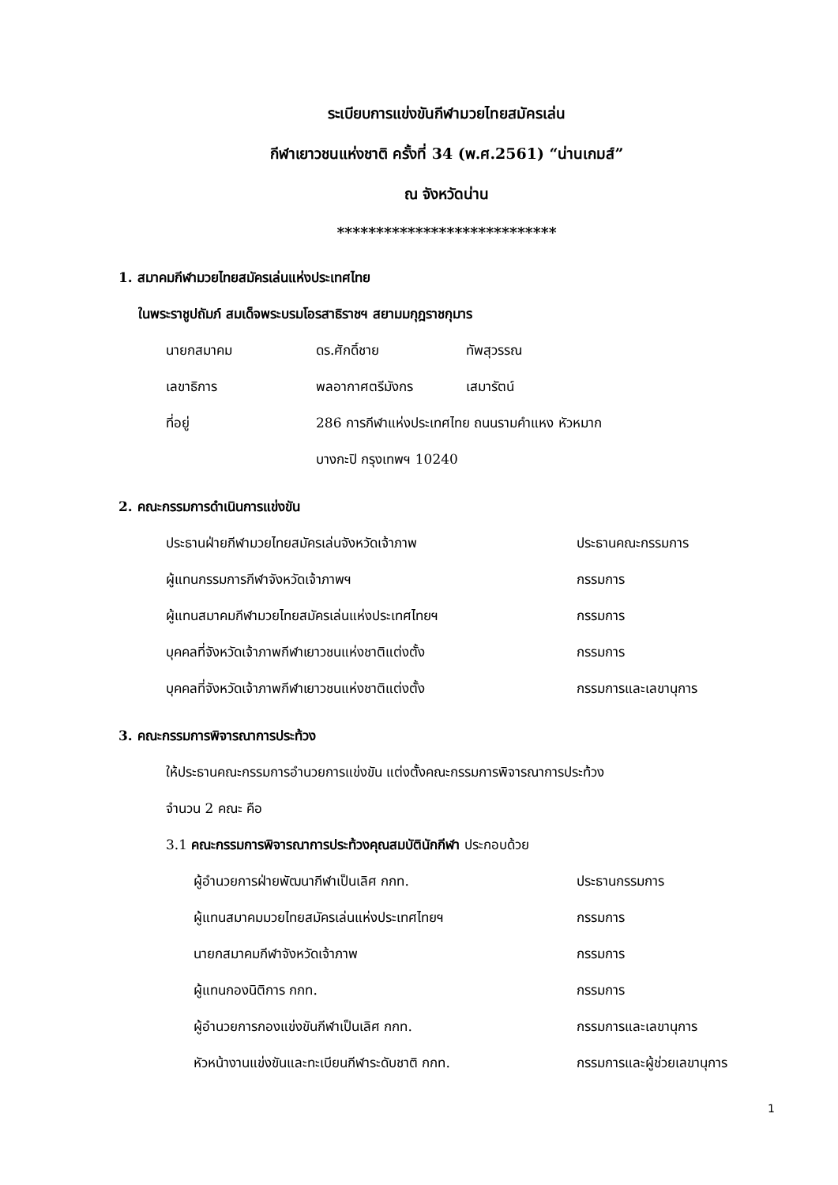ระเบียบการแข่งขันกีฬามวยไทยสมัครเล่น
กีฬาเยาวชนแห่งชาติ ครั้งที่ 34 (พ.ศ.2561) “น่านเกมส์”
ณ จังหวัดน่าน
****************************
1. สมาคมกีฬามวยไทยสมัครเล่นแห่งประเทศไทย
ในพระราชูปถัมภ์ สมเด็จพระบรมโอรสาธิราชฯ สยามมกุฎราชกุมาร
นายกสมาคม ดร.ศักดิ์ชาย ทัพสุวรรณ
เลขาธิการ พลอากาศตรีมังกร เสมารัตน์
ที่อยู่ 286 การกีฬาแห่งประเทศไทย ถนนรามคำแหง หัวหมาก
บางกะปิ กรุงเทพฯ 10240
2. คณะกรรมการดำเนินการแข่งขัน
ประธานฝ่ายกีฬามวยไทยสมัครเล่นจังหวัดเจ้าภาพ ประธานคณะกรรมการ
ผู้แทนกรรมการกีฬาจังหวัดเจ้าภาพฯ กรรมการ
ผู้แทนสมาคมกีฬามวยไทยสมัครเล่นแห่งประเทศไทยฯ กรรมการ
บุคคลที่จังหวัดเจ้าภาพกีฬาเยาวชนแห่งชาติแต่งตั้ง กรรมการ
บุคคลที่จังหวัดเจ้าภาพกีฬาเยาวชนแห่งชาติแต่งตั้ง กรรมการและเลขานุการ
3. คณะกรรมการพิจารณาการประท้วง
ให้ประธานคณะกรรมการอำนวยการแข่งขัน แต่งตั้งคณะกรรมการพิจารณาการประท้วง
จำนวน 2 คณะ คือ
3.1 คณะกรรมการพิจารณาการประท้วงคุณสมบัตินักกีฬา ประกอบด้วย
ผู้อำนวยการฝ่ายพัฒนากีฬาเป็นเลิศ กกท. ประธานกรรมการ
ผู้แทนสมาคมมวยไทยสมัครเล่นแห่งประเทศไทยฯ กรรมการ
นายกสมาคมกีฬาจังหวัดเจ้าภาพ กรรมการ
ผู้แทนกองนิติการ กกท. กรรมการ
ผู้อำนวยการกองแข่งขันกีฬาเป็นเลิศ กกท. กรรมการและเลขานุการ
หัวหน้างานแข่งขันและทะเบียนกีฬาระดับชาติ กกท. กรรมการและผู้ช่วยเลขานุการ
1